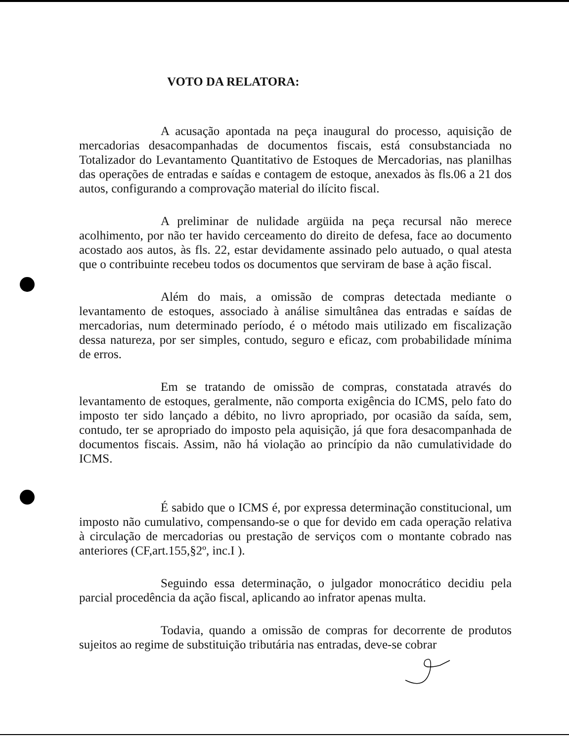VOTO DA RELATORA:
A acusação apontada na peça inaugural do processo, aquisição de mercadorias desacompanhadas de documentos fiscais, está consubstanciada no Totalizador do Levantamento Quantitativo de Estoques de Mercadorias, nas planilhas das operações de entradas e saídas e contagem de estoque, anexados às fls.06 a 21 dos autos, configurando a comprovação material do ilícito fiscal.
A preliminar de nulidade argüida na peça recursal não merece acolhimento, por não ter havido cerceamento do direito de defesa, face ao documento acostado aos autos, às fls. 22, estar devidamente assinado pelo autuado, o qual atesta que o contribuinte recebeu todos os documentos que serviram de base à ação fiscal.
Além do mais, a omissão de compras detectada mediante o levantamento de estoques, associado à análise simultânea das entradas e saídas de mercadorias, num determinado período, é o método mais utilizado em fiscalização dessa natureza, por ser simples, contudo, seguro e eficaz, com probabilidade mínima de erros.
Em se tratando de omissão de compras, constatada através do levantamento de estoques, geralmente, não comporta exigência do ICMS, pelo fato do imposto ter sido lançado a débito, no livro apropriado, por ocasião da saída, sem, contudo, ter se apropriado do imposto pela aquisição, já que fora desacompanhada de documentos fiscais. Assim, não há violação ao princípio da não cumulatividade do ICMS.
É sabido que o ICMS é, por expressa determinação constitucional, um imposto não cumulativo, compensando-se o que for devido em cada operação relativa à circulação de mercadorias ou prestação de serviços com o montante cobrado nas anteriores (CF,art.155,§2º, inc.I ).
Seguindo essa determinação, o julgador monocrático decidiu pela parcial procedência da ação fiscal, aplicando ao infrator apenas multa.
Todavia, quando a omissão de compras for decorrente de produtos sujeitos ao regime de substituição tributária nas entradas, deve-se cobrar